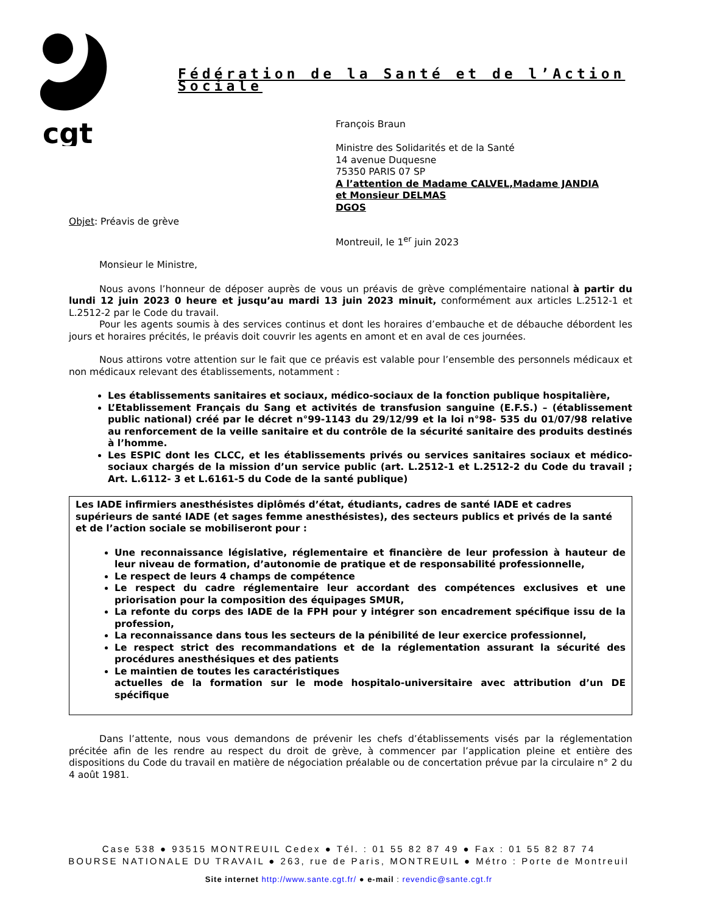cgt
Fédération de la Santé et de l’Action Sociale
François Braun
Ministre des Solidarités et de la Santé
14 avenue Duquesne
75350 PARIS 07 SP
A l’attention de Madame CALVEL,Madame JANDIA
et Monsieur DELMAS
DGOS
Objet: Préavis de grève
Montreuil, le 1<sup>er</sup> juin 2023
Monsieur le Ministre,
Nous avons l’honneur de déposer auprès de vous un préavis de grève complémentaire national à partir du lundi 12 juin 2023 0 heure et jusqu’au mardi 13 juin 2023 minuit, conformément aux articles L.2512-1 et L.2512-2 par le Code du travail.
Pour les agents soumis à des services continus et dont les horaires d’embauche et de débauche débordent les jours et horaires précités, le préavis doit couvrir les agents en amont et en aval de ces journées.
Nous attirons votre attention sur le fait que ce préavis est valable pour l’ensemble des personnels médicaux et non médicaux relevant des établissements, notamment :
Les établissements sanitaires et sociaux, médico-sociaux de la fonction publique hospitalière,
L’Etablissement Français du Sang et activités de transfusion sanguine (E.F.S.) – (établissement public national) créé par le décret n°99-1143 du 29/12/99 et la loi n°98- 535 du 01/07/98 relative au renforcement de la veille sanitaire et du contrôle de la sécurité sanitaire des produits destinés à l’homme.
Les ESPIC dont les CLCC, et les établissements privés ou services sanitaires sociaux et médico-sociaux chargés de la mission d’un service public (art. L.2512-1 et L.2512-2 du Code du travail ; Art. L.6112- 3 et L.6161-5 du Code de la santé publique)
Les IADE infirmiers anesthésistes diplômés d’état, étudiants, cadres de santé IADE et cadres supérieurs de santé IADE (et sages femme anesthésistes), des secteurs publics et privés de la santé et de l’action sociale se mobiliseront pour :
Une reconnaissance législative, réglementaire et financière de leur profession à hauteur de leur niveau de formation, d’autonomie de pratique et de responsabilité professionnelle,
Le respect de leurs 4 champs de compétence
Le respect du cadre réglementaire leur accordant des compétences exclusives et une priorisation pour la composition des équipages SMUR,
La refonte du corps des IADE de la FPH pour y intégrer son encadrement spécifique issu de la profession,
La reconnaissance dans tous les secteurs de la pénibilité de leur exercice professionnel,
Le respect strict des recommandations et de la réglementation assurant la sécurité des procédures anesthésiques et des patients
Le maintien de toutes les caractéristiques
actuelles de la formation sur le mode hospitalo-universitaire avec attribution d’un DE spécifique
Dans l’attente, nous vous demandons de prévenir les chefs d’établissements visés par la réglementation précitée afin de les rendre au respect du droit de grève, à commencer par l’application pleine et entière des dispositions du Code du travail en matière de négociation préalable ou de concertation prévue par la circulaire n° 2 du 4 août 1981.
Case 538 ● 93515 MONTREUIL Cedex ● Tél. : 01 55 82 87 49 ● Fax : 01 55 82 87 74
BOURSE NATIONALE DU TRAVAIL ● 263, rue de Paris, MONTREUIL ● Métro : Porte de Montreuil
Site internet http://www.sante.cgt.fr/ ● e-mail : revendic@sante.cgt.fr